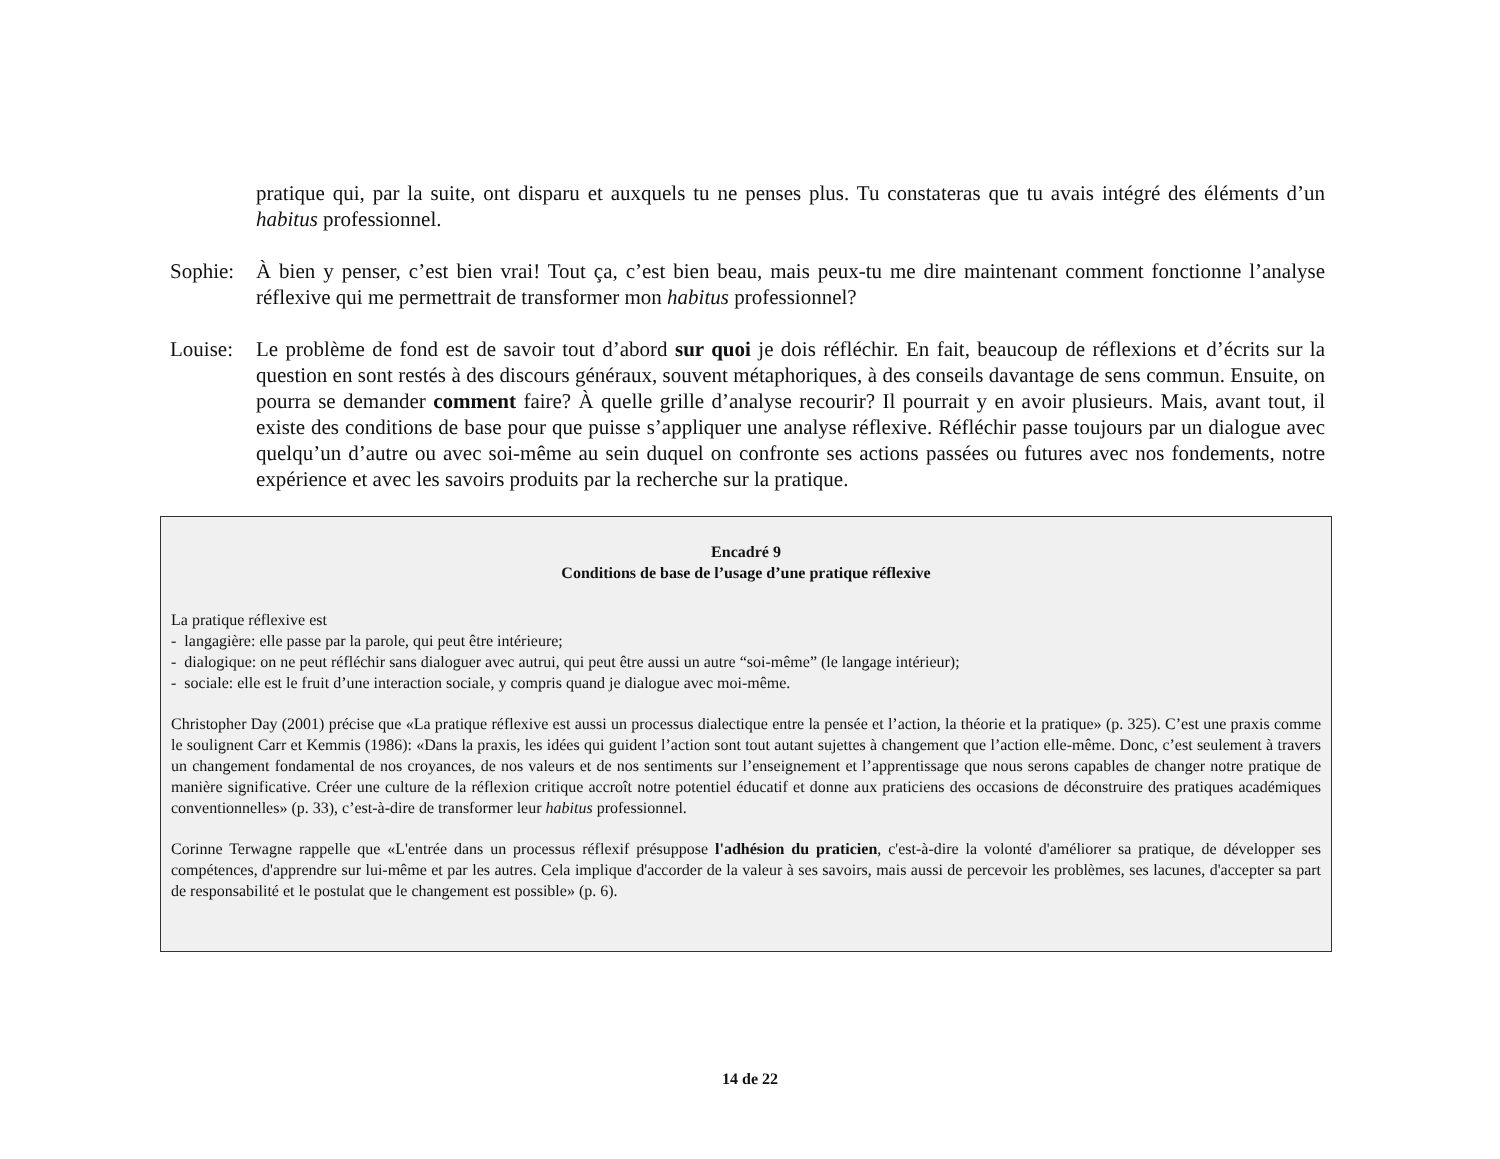pratique qui, par la suite, ont disparu et auxquels tu ne penses plus. Tu constateras que tu avais intégré des éléments d’un habitus professionnel.
Sophie:
À bien y penser, c’est bien vrai! Tout ça, c’est bien beau, mais peux-tu me dire maintenant comment fonctionne l’analyse réflexive qui me permettrait de transformer mon habitus professionnel?
Louise:
Le problème de fond est de savoir tout d’abord sur quoi je dois réfléchir. En fait, beaucoup de réflexions et d’écrits sur la question en sont restés à des discours généraux, souvent métaphoriques, à des conseils davantage de sens commun. Ensuite, on pourra se demander comment faire? À quelle grille d’analyse recourir? Il pourrait y en avoir plusieurs. Mais, avant tout, il existe des conditions de base pour que puisse s’appliquer une analyse réflexive. Réfléchir passe toujours par un dialogue avec quelqu’un d’autre ou avec soi-même au sein duquel on confronte ses actions passées ou futures avec nos fondements, notre expérience et avec les savoirs produits par la recherche sur la pratique.
Encadré 9
Conditions de base de l’usage d’une pratique réflexive
La pratique réflexive est
- langagière: elle passe par la parole, qui peut être intérieure;
- dialogique: on ne peut réfléchir sans dialoguer avec autrui, qui peut être aussi un autre “soi-même” (le langage intérieur);
- sociale: elle est le fruit d’une interaction sociale, y compris quand je dialogue avec moi-même.
Christopher Day (2001) précise que «La pratique réflexive est aussi un processus dialectique entre la pensée et l’action, la théorie et la pratique» (p. 325). C’est une praxis comme le soulignent Carr et Kemmis (1986): «Dans la praxis, les idées qui guident l’action sont tout autant sujettes à changement que l’action elle-même. Donc, c’est seulement à travers un changement fondamental de nos croyances, de nos valeurs et de nos sentiments sur l’enseignement et l’apprentissage que nous serons capables de changer notre pratique de manière significative. Créer une culture de la réflexion critique accroît notre potentiel éducatif et donne aux praticiens des occasions de déconstruire des pratiques académiques conventionnelles» (p. 33), c’est-à-dire de transformer leur habitus professionnel.
Corinne Terwagne rappelle que «L'entrée dans un processus réflexif présuppose l'adhésion du praticien, c'est-à-dire la volonté d'améliorer sa pratique, de développer ses compétences, d'apprendre sur lui-même et par les autres. Cela implique d'accorder de la valeur à ses savoirs, mais aussi de percevoir les problèmes, ses lacunes, d'accepter sa part de responsabilité et le postulat que le changement est possible» (p. 6).
14 de 22